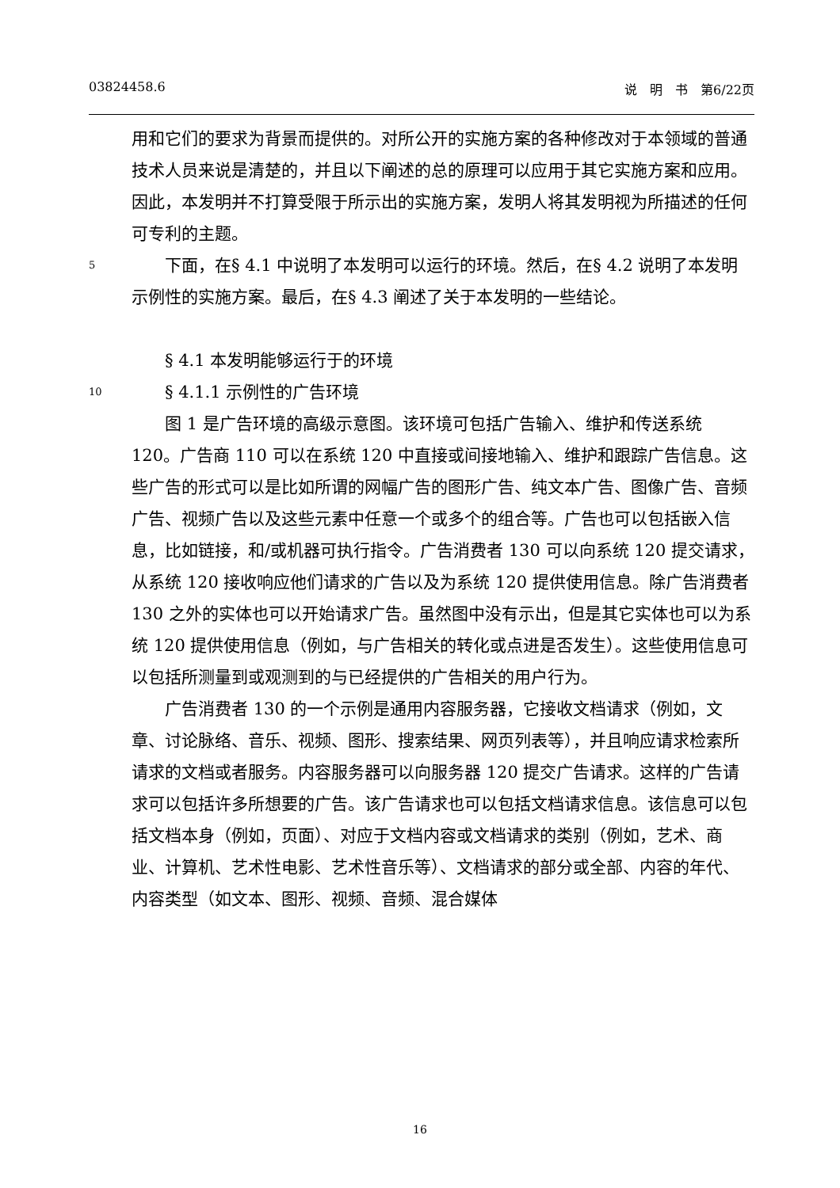03824458.6 说　明　书　第6/22页
用和它们的要求为背景而提供的。对所公开的实施方案的各种修改对于本领域的普通技术人员来说是清楚的，并且以下阐述的总的原理可以应用于其它实施方案和应用。因此，本发明并不打算受限于所示出的实施方案，发明人将其发明视为所描述的任何可专利的主题。
5　　下面，在§ 4.1 中说明了本发明可以运行的环境。然后，在§ 4.2 说明了本发明示例性的实施方案。最后，在§ 4.3 阐述了关于本发明的一些结论。
　　§ 4.1 本发明能够运行于的环境
10　　§ 4.1.1 示例性的广告环境
　　图 1 是广告环境的高级示意图。该环境可包括广告输入、维护和传送系统 120。广告商 110 可以在系统 120 中直接或间接地输入、维护和跟踪广告信息。这些广告的形式可以是比如所谓的网幅广告的图形广告、纯文本广告、图像广告、音频广告、视频广告以及这些元素中任意一个或多个的组合等。广告也可以包括嵌入信息，比如链接，和/或机器可执行指令。广告消费者 130 可以向系统 120 提交请求，从系统 120 接收响应他们请求的广告以及为系统 120 提供使用信息。除广告消费者 130 之外的实体也可以开始请求广告。虽然图中没有示出，但是其它实体也可以为系统 120 提供使用信息（例如，与广告相关的转化或点进是否发生）。这些使用信息可以包括所测量到或观测到的与已经提供的广告相关的用户行为。
　　广告消费者 130 的一个示例是通用内容服务器，它接收文档请求（例如，文章、讨论脉络、音乐、视频、图形、搜索结果、网页列表等），并且响应请求检索所请求的文档或者服务。内容服务器可以向服务器 120 提交广告请求。这样的广告请求可以包括许多所想要的广告。该广告请求也可以包括文档请求信息。该信息可以包括文档本身（例如，页面）、对应于文档内容或文档请求的类别（例如，艺术、商业、计算机、艺术性电影、艺术性音乐等）、文档请求的部分或全部、内容的年代、内容类型（如文本、图形、视频、音频、混合媒体
16